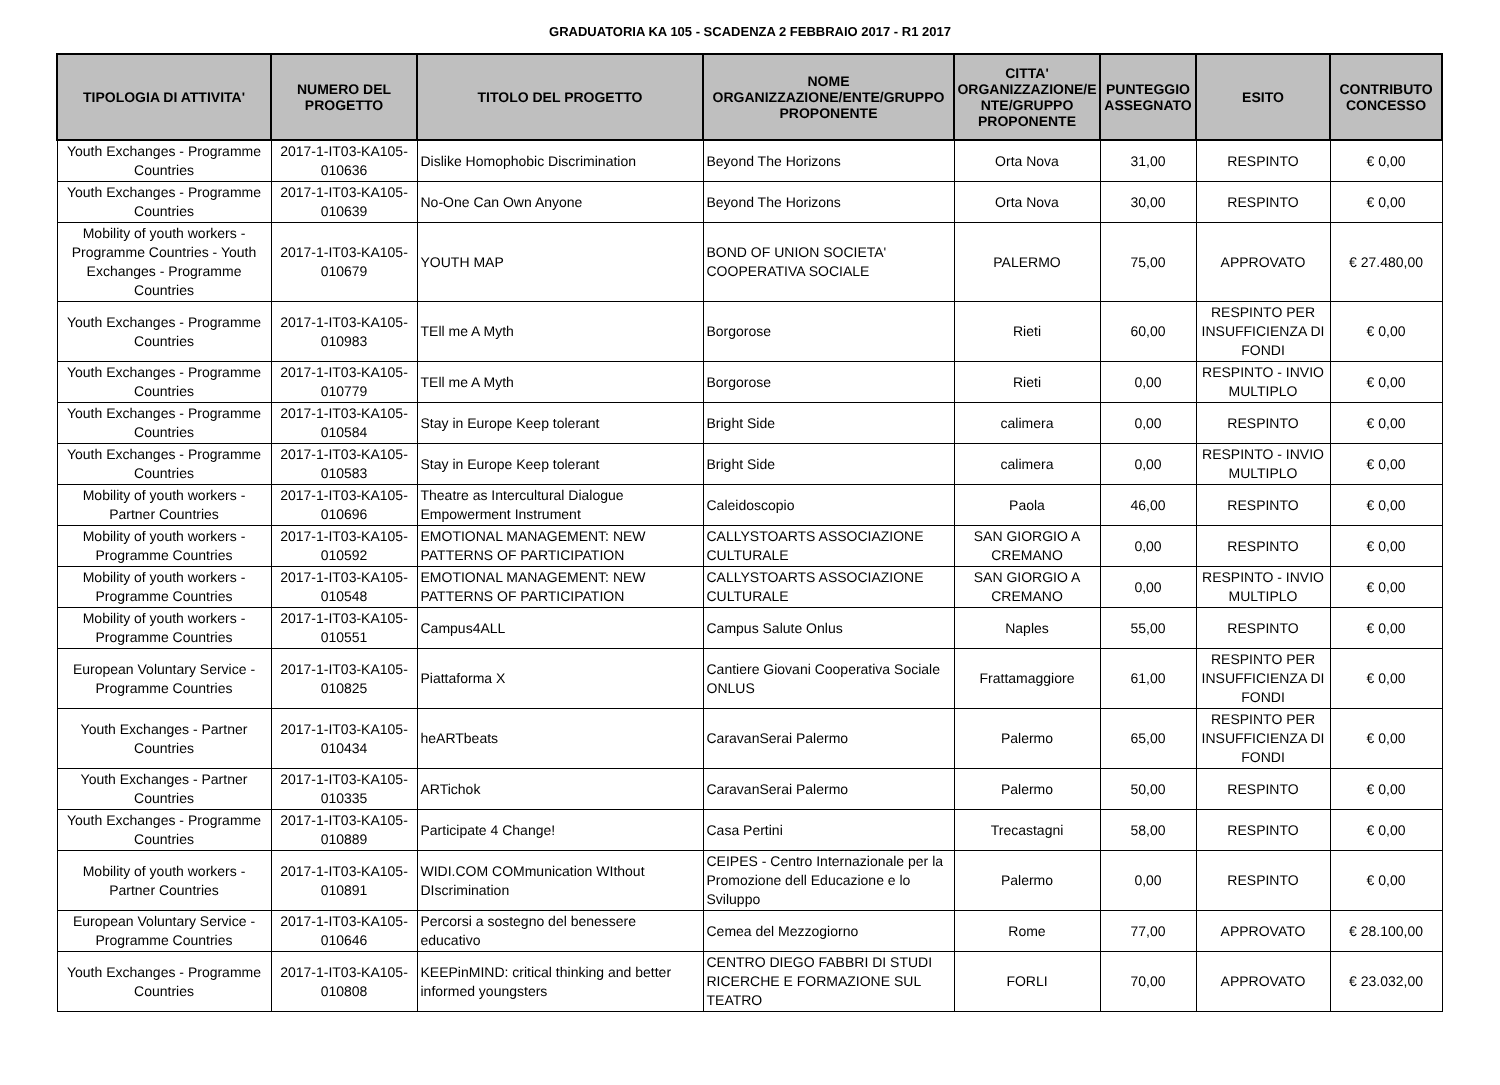GRADUATORIA KA 105 - SCADENZA 2 FEBBRAIO 2017 - R1 2017
| TIPOLOGIA DI ATTIVITA' | NUMERO DEL PROGETTO | TITOLO DEL PROGETTO | NOME ORGANIZZAZIONE/ENTE/GRUPPO PROPONENTE | CITTA' ORGANIZZAZIONE/E NTE/GRUPPO PROPONENTE | PUNTEGGIO ASSEGNATO | ESITO | CONTRIBUTO CONCESSO |
| --- | --- | --- | --- | --- | --- | --- | --- |
| Youth Exchanges - Programme Countries | 2017-1-IT03-KA105-010636 | Dislike Homophobic Discrimination | Beyond The Horizons | Orta Nova | 31,00 | RESPINTO | € 0,00 |
| Youth Exchanges - Programme Countries | 2017-1-IT03-KA105-010639 | No-One Can Own Anyone | Beyond The Horizons | Orta Nova | 30,00 | RESPINTO | € 0,00 |
| Mobility of youth workers - Programme Countries - Youth Exchanges - Programme Countries | 2017-1-IT03-KA105-010679 | YOUTH MAP | BOND OF UNION SOCIETA' COOPERATIVA SOCIALE | PALERMO | 75,00 | APPROVATO | € 27.480,00 |
| Youth Exchanges - Programme Countries | 2017-1-IT03-KA105-010983 | TEll me A Myth | Borgorose | Rieti | 60,00 | RESPINTO PER INSUFFICIENZA DI FONDI | € 0,00 |
| Youth Exchanges - Programme Countries | 2017-1-IT03-KA105-010779 | TEll me A Myth | Borgorose | Rieti | 0,00 | RESPINTO - INVIO MULTIPLO | € 0,00 |
| Youth Exchanges - Programme Countries | 2017-1-IT03-KA105-010584 | Stay in Europe Keep tolerant | Bright Side | calimera | 0,00 | RESPINTO | € 0,00 |
| Youth Exchanges - Programme Countries | 2017-1-IT03-KA105-010583 | Stay in Europe Keep tolerant | Bright Side | calimera | 0,00 | RESPINTO - INVIO MULTIPLO | € 0,00 |
| Mobility of youth workers - Partner Countries | 2017-1-IT03-KA105-010696 | Theatre as Intercultural Dialogue Empowerment Instrument | Caleidoscopio | Paola | 46,00 | RESPINTO | € 0,00 |
| Mobility of youth workers - Programme Countries | 2017-1-IT03-KA105-010592 | EMOTIONAL MANAGEMENT: NEW PATTERNS OF PARTICIPATION | CALLYSTOARTS ASSOCIAZIONE CULTURALE | SAN GIORGIO A CREMANO | 0,00 | RESPINTO | € 0,00 |
| Mobility of youth workers - Programme Countries | 2017-1-IT03-KA105-010548 | EMOTIONAL MANAGEMENT: NEW PATTERNS OF PARTICIPATION | CALLYSTOARTS ASSOCIAZIONE CULTURALE | SAN GIORGIO A CREMANO | 0,00 | RESPINTO - INVIO MULTIPLO | € 0,00 |
| Mobility of youth workers - Programme Countries | 2017-1-IT03-KA105-010551 | Campus4ALL | Campus Salute Onlus | Naples | 55,00 | RESPINTO | € 0,00 |
| European Voluntary Service - Programme Countries | 2017-1-IT03-KA105-010825 | Piattaforma X | Cantiere Giovani Cooperativa Sociale ONLUS | Frattamaggiore | 61,00 | RESPINTO PER INSUFFICIENZA DI FONDI | € 0,00 |
| Youth Exchanges - Partner Countries | 2017-1-IT03-KA105-010434 | heARTbeats | CaravanSerai Palermo | Palermo | 65,00 | RESPINTO PER INSUFFICIENZA DI FONDI | € 0,00 |
| Youth Exchanges - Partner Countries | 2017-1-IT03-KA105-010335 | ARTichok | CaravanSerai Palermo | Palermo | 50,00 | RESPINTO | € 0,00 |
| Youth Exchanges - Programme Countries | 2017-1-IT03-KA105-010889 | Participate 4 Change! | Casa Pertini | Trecastagni | 58,00 | RESPINTO | € 0,00 |
| Mobility of youth workers - Partner Countries | 2017-1-IT03-KA105-010891 | WIDI.COM COMmunication WIthout DIscrimination | CEIPES - Centro Internazionale per la Promozione dell Educazione e lo Sviluppo | Palermo | 0,00 | RESPINTO | € 0,00 |
| European Voluntary Service - Programme Countries | 2017-1-IT03-KA105-010646 | Percorsi a sostegno del benessere educativo | Cemea del Mezzogiorno | Rome | 77,00 | APPROVATO | € 28.100,00 |
| Youth Exchanges - Programme Countries | 2017-1-IT03-KA105-010808 | KEEPinMIND: critical thinking and better informed youngsters | CENTRO DIEGO FABBRI DI STUDI RICERCHE E FORMAZIONE SUL TEATRO | FORLI | 70,00 | APPROVATO | € 23.032,00 |